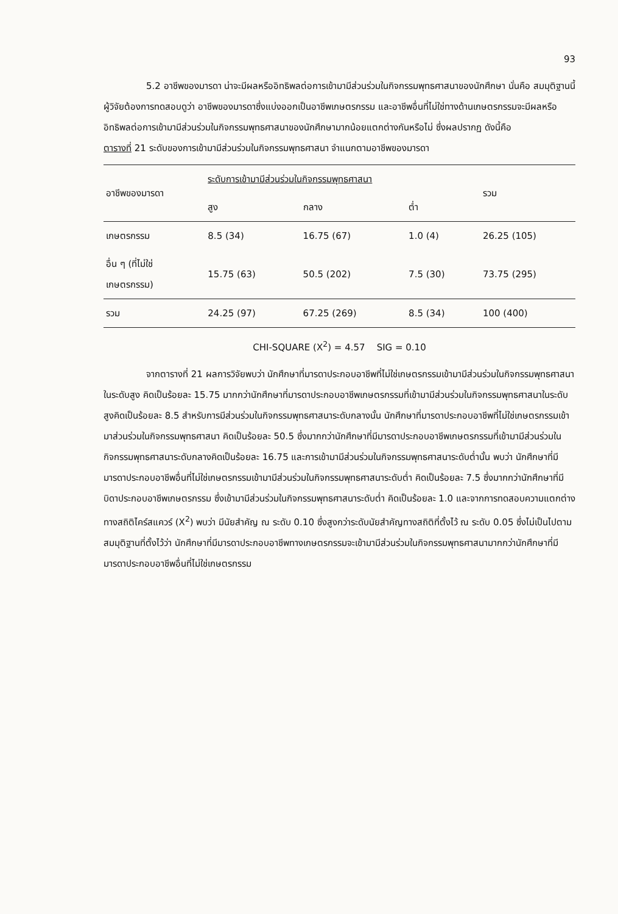93
5.2 อาชีพของมารดา น่าจะมีผลหรืออิทธิพลต่อการเข้ามามีส่วนร่วมในกิจกรรมพุทธศาสนาของนักศึกษา นั่นคือ สมมุติฐานนี้ ผู้วิจัยต้องการทดสอบดูว่า อาชีพของมารดาซึ่งแบ่งออกเป็นอาชีพเกษตรกรรม และอาชีพอื่นที่ไม่ใช่ทางด้านเกษตรกรรมจะมีผลหรืออิทธิพลต่อการเข้ามามีส่วนร่วมในกิจกรรมพุทธศาสนาของนักศึกษามากน้อยแตกต่างกันหรือไม่ ซึ่งผลปรากฏ ดังนี้คือ
ตารางที่ 21 ระดับของการเข้ามามีส่วนร่วมในกิจกรรมพุทธศาสนา จำแนกตามอาชีพของมารดา
| อาชีพของมารดา | ระดับการเข้ามามีส่วนร่วมในกิจกรรมพุทธศาสนา | | | รวม |
| --- | --- | --- | --- | --- |
| | สูง | กลาง | ต่ำ | |
| เกษตรกรรม | 8.5 (34) | 16.75 (67) | 1.0 (4) | 26.25 (105) |
| อื่น ๆ (ที่ไม่ใช่ เกษตรกรรม) | 15.75 (63) | 50.5 (202) | 7.5 (30) | 73.75 (295) |
| รวม | 24.25 (97) | 67.25 (269) | 8.5 (34) | 100 (400) |
CHI-SQUARE (X<sup>2</sup>) = 4.57 SIG = 0.10
จากตารางที่ 21 ผลการวิจัยพบว่า นักศึกษาที่มารดาประกอบอาชีพที่ไม่ใช่เกษตรกรรมเข้ามามีส่วนร่วมในกิจกรรมพุทธศาสนาในระดับสูง คิดเป็นร้อยละ 15.75 มากกว่านักศึกษาที่มารดาประกอบอาชีพเกษตรกรรมที่เข้ามามีส่วนร่วมในกิจกรรมพุทธศาสนาในระดับสูงคิดเป็นร้อยละ 8.5 สำหรับการมีส่วนร่วมในกิจกรรมพุทธศาสนาระดับกลางนั้น นักศึกษาที่มารดาประกอบอาชีพที่ไม่ใช่เกษตรกรรมเข้ามาส่วนร่วมในกิจกรรมพุทธศาสนา คิดเป็นร้อยละ 50.5 ซึ่งมากกว่านักศึกษาที่มีมารดาประกอบอาชีพเกษตรกรรมที่เข้ามามีส่วนร่วมในกิจกรรมพุทธศาสนาระดับกลางคิดเป็นร้อยละ 16.75 และการเข้ามามีส่วนร่วมในกิจกรรมพุทธศาสนาระดับต่ำนั้น พบว่า นักศึกษาที่มีมารดาประกอบอาชีพอื่นที่ไม่ใช่เกษตรกรรมเข้ามามีส่วนร่วมในกิจกรรมพุทธศาสนาระดับต่ำ คิดเป็นร้อยละ 7.5 ซึ่งมากกว่านักศึกษาที่มีบิดาประกอบอาชีพเกษตรกรรม ซึ่งเข้ามามีส่วนร่วมในกิจกรรมพุทธศาสนาระดับต่ำ คิดเป็นร้อยละ 1.0 และจากการทดสอบความแตกต่างทางสถิติไคร์สแควร์ (X<sup>2</sup>) พบว่า มีนัยสำคัญ ณ ระดับ 0.10 ซึ่งสูงกว่าระดับนัยสำคัญทางสถิติที่ตั้งไว้ ณ ระดับ 0.05 ซึ่งไม่เป็นไปตามสมมุติฐานที่ตั้งไว้ว่า นักศึกษาที่มีมารดาประกอบอาชีพทางเกษตรกรรมจะเข้ามามีส่วนร่วมในกิจกรรมพุทธศาสนามากกว่านักศึกษาที่มีมารดาประกอบอาชีพอื่นที่ไม่ใช่เกษตรกรรม